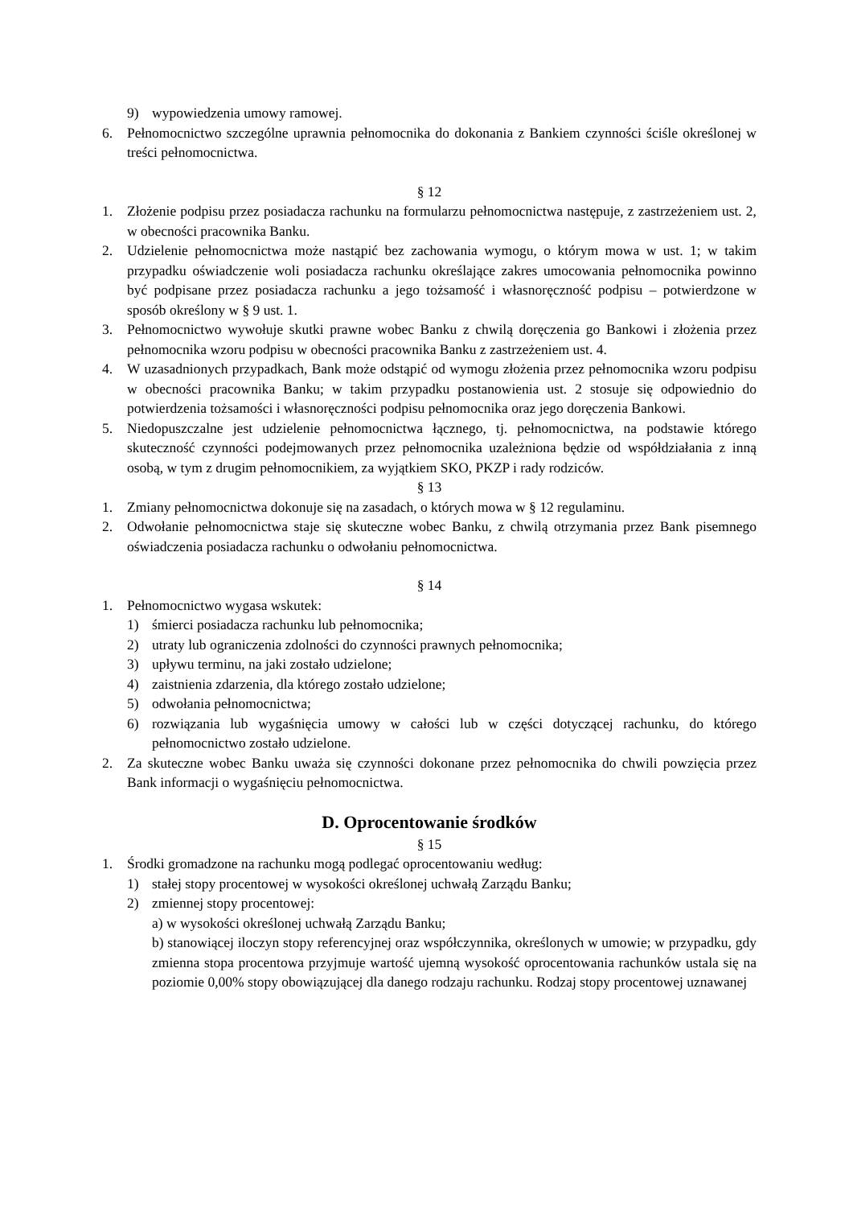9) wypowiedzenia umowy ramowej.
6. Pełnomocnictwo szczególne uprawnia pełnomocnika do dokonania z Bankiem czynności ściśle określonej w treści pełnomocnictwa.
§ 12
1. Złożenie podpisu przez posiadacza rachunku na formularzu pełnomocnictwa następuje, z zastrzeżeniem ust. 2, w obecności pracownika Banku.
2. Udzielenie pełnomocnictwa może nastąpić bez zachowania wymogu, o którym mowa w ust. 1; w takim przypadku oświadczenie woli posiadacza rachunku określające zakres umocowania pełnomocnika powinno być podpisane przez posiadacza rachunku a jego tożsamość i własnoręczność podpisu – potwierdzone w sposób określony w § 9 ust. 1.
3. Pełnomocnictwo wywołuje skutki prawne wobec Banku z chwilą doręczenia go Bankowi i złożenia przez pełnomocnika wzoru podpisu w obecności pracownika Banku z zastrzeżeniem ust. 4.
4. W uzasadnionych przypadkach, Bank może odstąpić od wymogu złożenia przez pełnomocnika wzoru podpisu w obecności pracownika Banku; w takim przypadku postanowienia ust. 2 stosuje się odpowiednio do potwierdzenia tożsamości i własnoręczności podpisu pełnomocnika oraz jego doręczenia Bankowi.
5. Niedopuszczalne jest udzielenie pełnomocnictwa łącznego, tj. pełnomocnictwa, na podstawie którego skuteczność czynności podejmowanych przez pełnomocnika uzależniona będzie od współdziałania z inną osobą, w tym z drugim pełnomocnikiem, za wyjątkiem SKO, PKZP i rady rodziców.
§ 13
1. Zmiany pełnomocnictwa dokonuje się na zasadach, o których mowa w § 12 regulaminu.
2. Odwołanie pełnomocnictwa staje się skuteczne wobec Banku, z chwilą otrzymania przez Bank pisemnego oświadczenia posiadacza rachunku o odwołaniu pełnomocnictwa.
§ 14
1. Pełnomocnictwo wygasa wskutek:
1) śmierci posiadacza rachunku lub pełnomocnika;
2) utraty lub ograniczenia zdolności do czynności prawnych pełnomocnika;
3) upływu terminu, na jaki zostało udzielone;
4) zaistnienia zdarzenia, dla którego zostało udzielone;
5) odwołania pełnomocnictwa;
6) rozwiązania lub wygaśnięcia umowy w całości lub w części dotyczącej rachunku, do którego pełnomocnictwo zostało udzielone.
2. Za skuteczne wobec Banku uważa się czynności dokonane przez pełnomocnika do chwili powzięcia przez Bank informacji o wygaśnięciu pełnomocnictwa.
D. Oprocentowanie środków
§ 15
1. Środki gromadzone na rachunku mogą podlegać oprocentowaniu według:
1) stałej stopy procentowej w wysokości określonej uchwałą Zarządu Banku;
2) zmiennej stopy procentowej:
a) w wysokości określonej uchwałą Zarządu Banku;
b) stanowiącej iloczyn stopy referencyjnej oraz współczynnika, określonych w umowie; w przypadku, gdy zmienna stopa procentowa przyjmuje wartość ujemną wysokość oprocentowania rachunków ustala się na poziomie 0,00% stopy obowiązującej dla danego rodzaju rachunku. Rodzaj stopy procentowej uznawanej